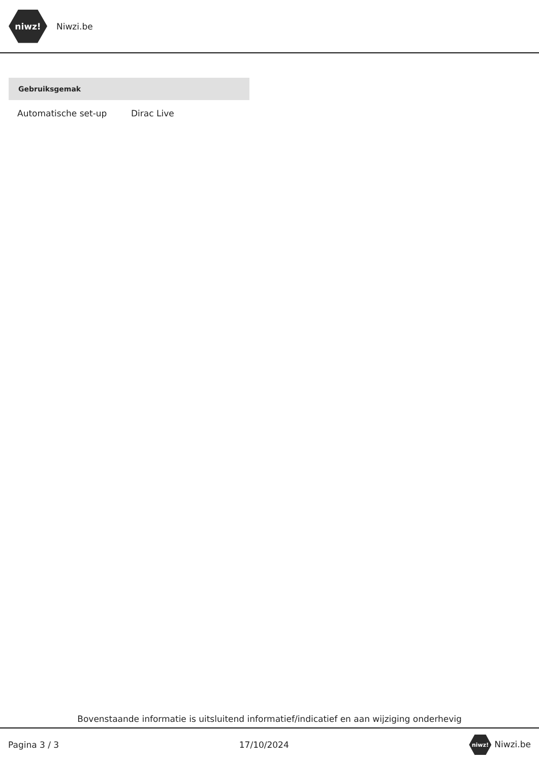niwz!
Niwzi.be
| Gebruiksgemak | |
| --- | --- |
| Automatische set-up | Dirac Live |
Bovenstaande informatie is uitsluitend informatief/indicatief en aan wijziging onderhevig
Pagina 3 / 3 17/10/2024 niwz! Niwzi.be